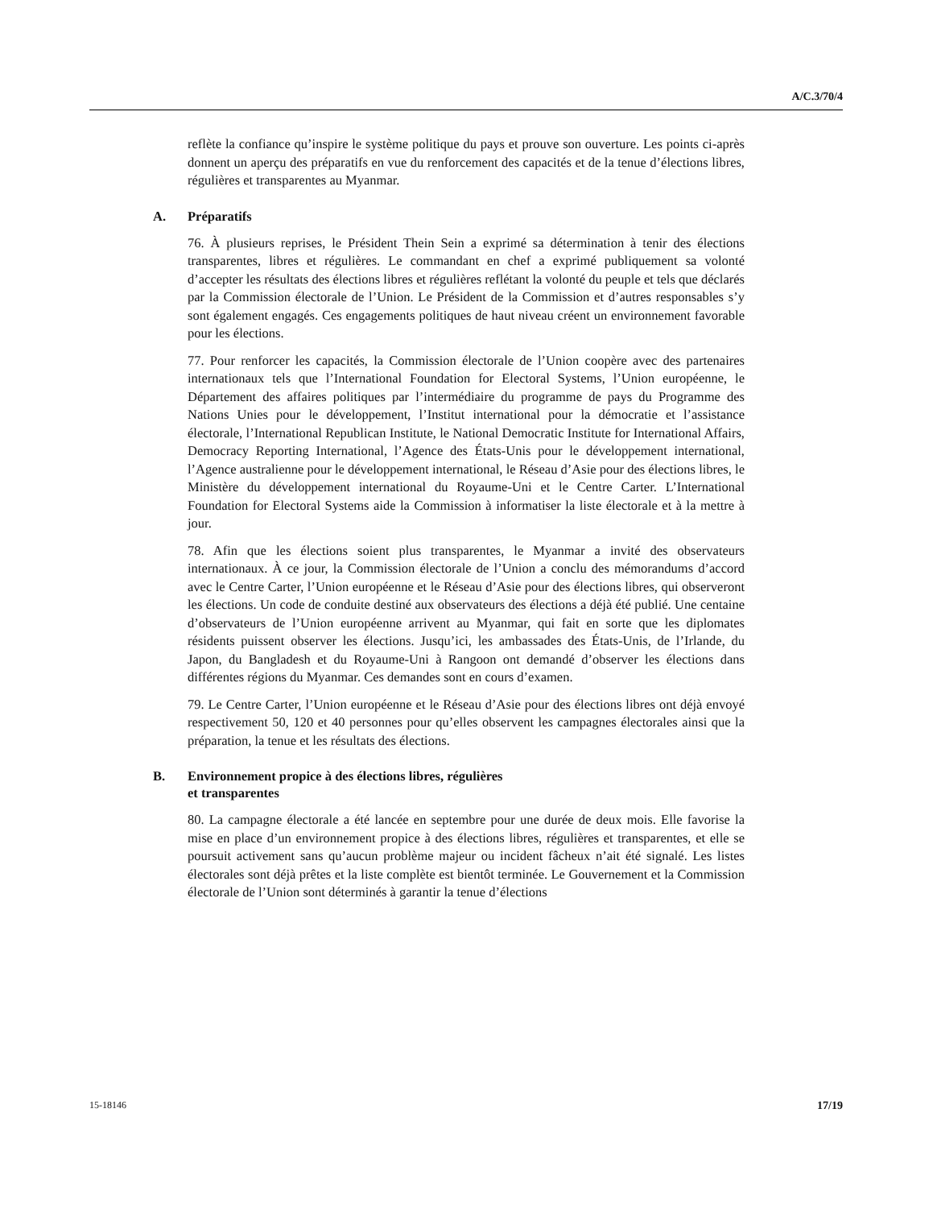A/C.3/70/4
reflète la confiance qu’inspire le système politique du pays et prouve son ouverture. Les points ci-après donnent un aperçu des préparatifs en vue du renforcement des capacités et de la tenue d’élections libres, régulières et transparentes au Myanmar.
A. Préparatifs
76. À plusieurs reprises, le Président Thein Sein a exprimé sa détermination à tenir des élections transparentes, libres et régulières. Le commandant en chef a exprimé publiquement sa volonté d’accepter les résultats des élections libres et régulières reflétant la volonté du peuple et tels que déclarés par la Commission électorale de l’Union. Le Président de la Commission et d’autres responsables s’y sont également engagés. Ces engagements politiques de haut niveau créent un environnement favorable pour les élections.
77. Pour renforcer les capacités, la Commission électorale de l’Union coopère avec des partenaires internationaux tels que l’International Foundation for Electoral Systems, l’Union européenne, le Département des affaires politiques par l’intermédiaire du programme de pays du Programme des Nations Unies pour le développement, l’Institut international pour la démocratie et l’assistance électorale, l’International Republican Institute, le National Democratic Institute for International Affairs, Democracy Reporting International, l’Agence des États-Unis pour le développement international, l’Agence australienne pour le développement international, le Réseau d’Asie pour des élections libres, le Ministère du développement international du Royaume-Uni et le Centre Carter. L’International Foundation for Electoral Systems aide la Commission à informatiser la liste électorale et à la mettre à jour.
78. Afin que les élections soient plus transparentes, le Myanmar a invité des observateurs internationaux. À ce jour, la Commission électorale de l’Union a conclu des mémorandums d’accord avec le Centre Carter, l’Union européenne et le Réseau d’Asie pour des élections libres, qui observeront les élections. Un code de conduite destiné aux observateurs des élections a déjà été publié. Une centaine d’observateurs de l’Union européenne arrivent au Myanmar, qui fait en sorte que les diplomates résidents puissent observer les élections. Jusqu’ici, les ambassades des États-Unis, de l’Irlande, du Japon, du Bangladesh et du Royaume-Uni à Rangoon ont demandé d’observer les élections dans différentes régions du Myanmar. Ces demandes sont en cours d’examen.
79. Le Centre Carter, l’Union européenne et le Réseau d’Asie pour des élections libres ont déjà envoyé respectivement 50, 120 et 40 personnes pour qu’elles observent les campagnes électorales ainsi que la préparation, la tenue et les résultats des élections.
B. Environnement propice à des élections libres, régulières
et transparentes
80. La campagne électorale a été lancée en septembre pour une durée de deux mois. Elle favorise la mise en place d’un environnement propice à des élections libres, régulières et transparentes, et elle se poursuit activement sans qu’aucun problème majeur ou incident fâcheux n’ait été signalé. Les listes électorales sont déjà prêtes et la liste complète est bientôt terminée. Le Gouvernement et la Commission électorale de l’Union sont déterminés à garantir la tenue d’élections
15-18146 17/19